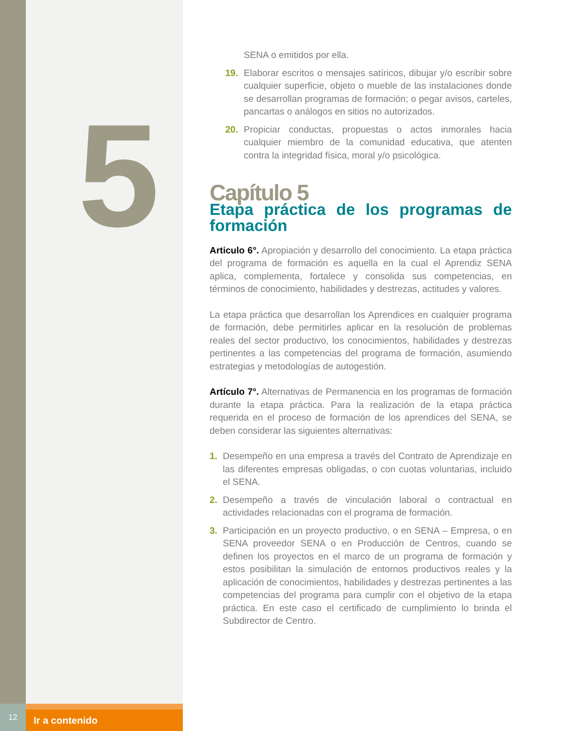5
SENA o emitidos por ella.
19. Elaborar escritos o mensajes satíricos, dibujar y/o escribir sobre cualquier superficie, objeto o mueble de las instalaciones donde se desarrollan programas de formación; o pegar avisos, carteles, pancartas o análogos en sitios no autorizados.
20. Propiciar conductas, propuestas o actos inmorales hacia cualquier miembro de la comunidad educativa, que atenten contra la integridad física, moral y/o psicológica.
Capítulo 5
Etapa práctica de los programas de formación
Articulo 6°. Apropiación y desarrollo del conocimiento. La etapa práctica del programa de formación es aquella en la cual el Aprendiz SENA aplica, complementa, fortalece y consolida sus competencias, en términos de conocimiento, habilidades y destrezas, actitudes y valores.
La etapa práctica que desarrollan los Aprendices en cualquier programa de formación, debe permitirles aplicar en la resolución de problemas reales del sector productivo, los conocimientos, habilidades y destrezas pertinentes a las competencias del programa de formación, asumiendo estrategias y metodologías de autogestión.
Artículo 7°. Alternativas de Permanencia en los programas de formación durante la etapa práctica. Para la realización de la etapa práctica requerida en el proceso de formación de los aprendices del SENA, se deben considerar las siguientes alternativas:
1. Desempeño en una empresa a través del Contrato de Aprendizaje en las diferentes empresas obligadas, o con cuotas voluntarias, incluido el SENA.
2. Desempeño a través de vinculación laboral o contractual en actividades relacionadas con el programa de formación.
3. Participación en un proyecto productivo, o en SENA – Empresa, o en SENA proveedor SENA o en Producción de Centros, cuando se definen los proyectos en el marco de un programa de formación y estos posibilitan la simulación de entornos productivos reales y la aplicación de conocimientos, habilidades y destrezas pertinentes a las competencias del programa para cumplir con el objetivo de la etapa práctica. En este caso el certificado de cumplimiento lo brinda el Subdirector de Centro.
12
Ir a contenido